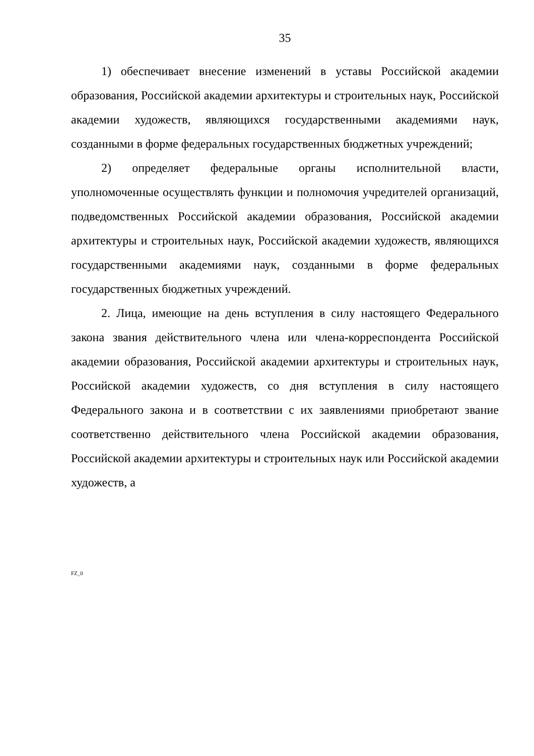35
1) обеспечивает внесение изменений в уставы Российской академии образования, Российской академии архитектуры и строительных наук, Российской академии художеств, являющихся государственными академиями наук, созданными в форме федеральных государственных бюджетных учреждений;
2) определяет федеральные органы исполнительной власти, уполномоченные осуществлять функции и полномочия учредителей организаций, подведомственных Российской академии образования, Российской академии архитектуры и строительных наук, Российской академии художеств, являющихся государственными академиями наук, созданными в форме федеральных государственных бюджетных учреждений.
2. Лица, имеющие на день вступления в силу настоящего Федерального закона звания действительного члена или члена-корреспондента Российской академии образования, Российской академии архитектуры и строительных наук, Российской академии художеств, со дня вступления в силу настоящего Федерального закона и в соответствии с их заявлениями приобретают звание соответственно действительного члена Российской академии образования, Российской академии архитектуры и строительных наук или Российской академии художеств, а
FZ_0